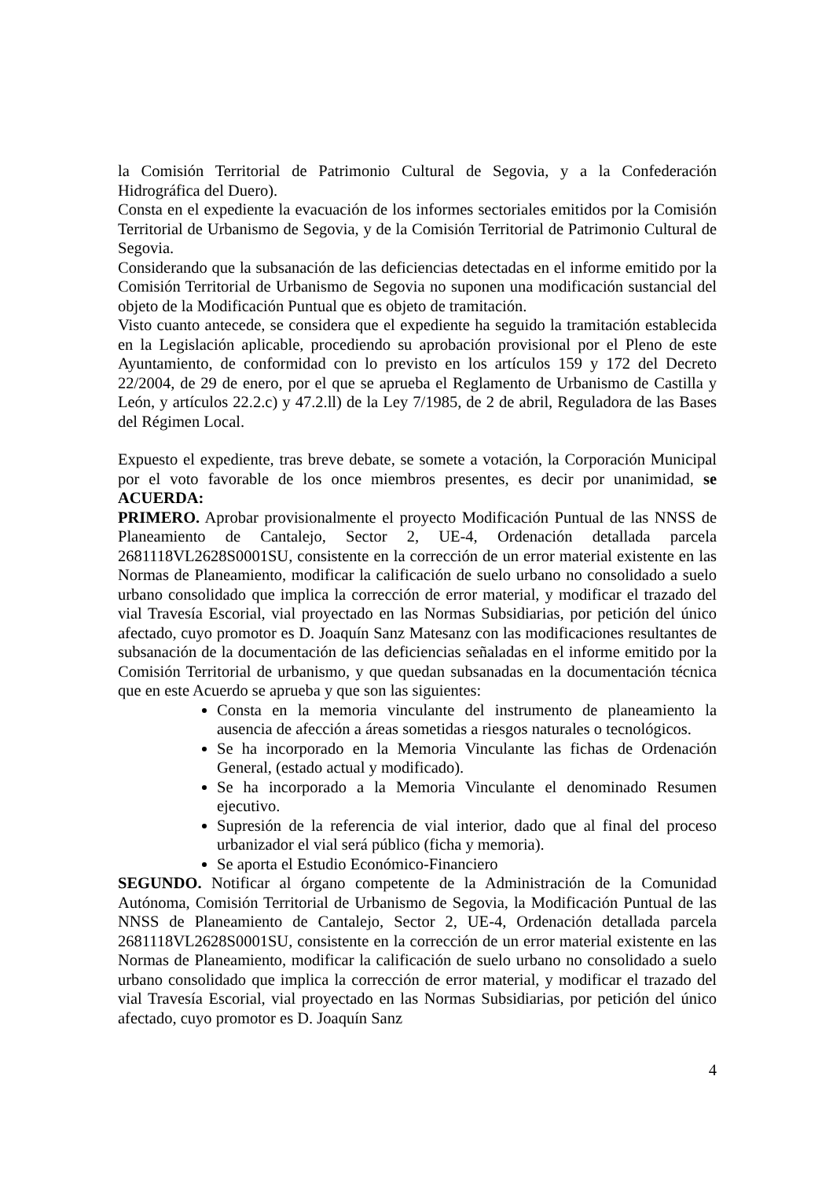la Comisión Territorial de Patrimonio Cultural de Segovia, y a la Confederación Hidrográfica del Duero).
Consta en el expediente la evacuación de los informes sectoriales emitidos por la Comisión Territorial de Urbanismo de Segovia, y de la Comisión Territorial de Patrimonio Cultural de Segovia.
Considerando que la subsanación de las deficiencias detectadas en el informe emitido por la Comisión Territorial de Urbanismo de Segovia no suponen una modificación sustancial del objeto de la Modificación Puntual que es objeto de tramitación.
Visto cuanto antecede, se considera que el expediente ha seguido la tramitación establecida en la Legislación aplicable, procediendo su aprobación provisional por el Pleno de este Ayuntamiento, de conformidad con lo previsto en los artículos 159 y 172 del Decreto 22/2004, de 29 de enero, por el que se aprueba el Reglamento de Urbanismo de Castilla y León, y artículos 22.2.c) y 47.2.ll) de la Ley 7/1985, de 2 de abril, Reguladora de las Bases del Régimen Local.
Expuesto el expediente, tras breve debate, se somete a votación, la Corporación Municipal por el voto favorable de los once miembros presentes, es decir por unanimidad, se ACUERDA:
PRIMERO. Aprobar provisionalmente el proyecto Modificación Puntual de las NNSS de Planeamiento de Cantalejo, Sector 2, UE-4, Ordenación detallada parcela 2681118VL2628S0001SU, consistente en la corrección de un error material existente en las Normas de Planeamiento, modificar la calificación de suelo urbano no consolidado a suelo urbano consolidado que implica la corrección de error material, y modificar el trazado del vial Travesía Escorial, vial proyectado en las Normas Subsidiarias, por petición del único afectado, cuyo promotor es D. Joaquín Sanz Matesanz con las modificaciones resultantes de subsanación de la documentación de las deficiencias señaladas en el informe emitido por la Comisión Territorial de urbanismo, y que quedan subsanadas en la documentación técnica que en este Acuerdo se aprueba y que son las siguientes:
Consta en la memoria vinculante del instrumento de planeamiento la ausencia de afección a áreas sometidas a riesgos naturales o tecnológicos.
Se ha incorporado en la Memoria Vinculante las fichas de Ordenación General, (estado actual y modificado).
Se ha incorporado a la Memoria Vinculante el denominado Resumen ejecutivo.
Supresión de la referencia de vial interior, dado que al final del proceso urbanizador el vial será público (ficha y memoria).
Se aporta el Estudio Económico-Financiero
SEGUNDO. Notificar al órgano competente de la Administración de la Comunidad Autónoma, Comisión Territorial de Urbanismo de Segovia, la Modificación Puntual de las NNSS de Planeamiento de Cantalejo, Sector 2, UE-4, Ordenación detallada parcela 2681118VL2628S0001SU, consistente en la corrección de un error material existente en las Normas de Planeamiento, modificar la calificación de suelo urbano no consolidado a suelo urbano consolidado que implica la corrección de error material, y modificar el trazado del vial Travesía Escorial, vial proyectado en las Normas Subsidiarias, por petición del único afectado, cuyo promotor es D. Joaquín Sanz
4